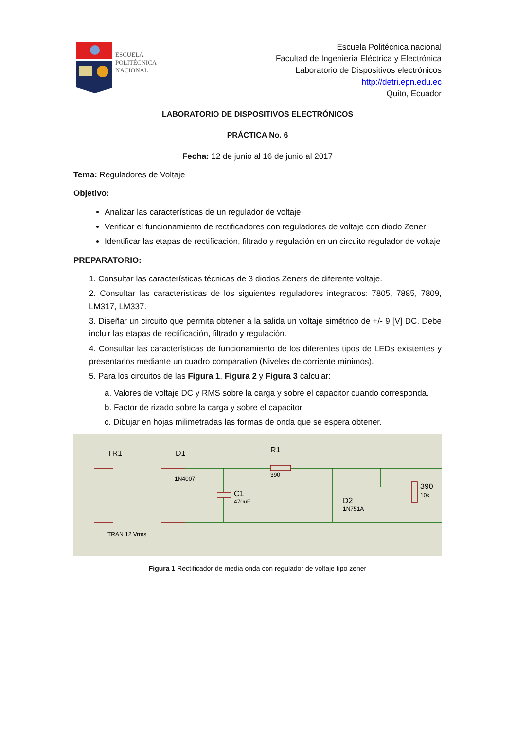ESCUELA
POLITÉCNICA
NACIONAL
Escuela Politécnica nacional
Facultad de Ingeniería Eléctrica y Electrónica
Laboratorio de Dispositivos electrónicos
http://detri.epn.edu.ec
Quito, Ecuador
LABORATORIO DE DISPOSITIVOS ELECTRÓNICOS
PRÁCTICA No. 6
Fecha: 12 de junio al 16 de junio al 2017
Tema: Reguladores de Voltaje
Objetivo:
Analizar las características de un regulador de voltaje
Verificar el funcionamiento de rectificadores con reguladores de voltaje con diodo Zener
Identificar las etapas de rectificación, filtrado y regulación en un circuito regulador de voltaje
PREPARATORIO:
1. Consultar las características técnicas de 3 diodos Zeners de diferente voltaje.
2. Consultar las características de los siguientes reguladores integrados: 7805, 7885, 7809, LM317, LM337.
3. Diseñar un circuito que permita obtener a la salida un voltaje simétrico de +/- 9 [V] DC. Debe incluir las etapas de rectificación, filtrado y regulación.
4. Consultar las características de funcionamiento de los diferentes tipos de LEDs existentes y presentarlos mediante un cuadro comparativo (Niveles de corriente mínimos).
5. Para los circuitos de las Figura 1, Figura 2 y Figura 3 calcular:
a. Valores de voltaje DC y RMS sobre la carga y sobre el capacitor cuando corresponda.
b. Factor de rizado sobre la carga y sobre el capacitor
c. Dibujar en hojas milimetradas las formas de onda que se espera obtener.
TR1
D1
1N4007
R1
390
C1
470uF
D2
1N751A
390
10k
TRAN 12 Vrms
Figura 1 Rectificador de media onda con regulador de voltaje tipo zener